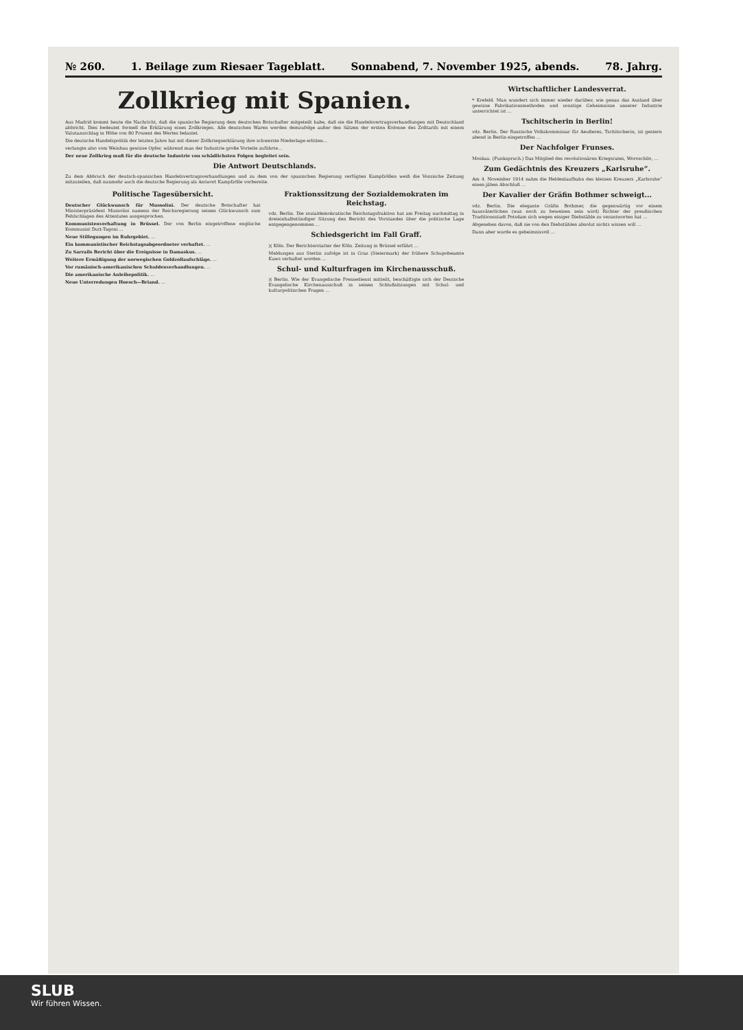№ 260. 1. Beilage zum Riesaer Tageblatt. Sonnabend, 7. November 1925, abends. 78. Jahrg.
Zollkrieg mit Spanien.
Aus Madrid kommt heute die Nachricht, daß die spanische Regierung dem deutschen Botschafter mitgeteilt habe, daß sie die Handelsvertragsverhandlungen mit Deutschland abbricht. Dies bedeutet formell die Erklärung eines Zollkrieges. Alle deutschen Waren werden demzufolge außer den Sätzen der ersten Kolonne des Zolltarifs mit einem Valutazuschlag in Höhe von 80 Prozent des Wertes belastet.
Die deutsche Handelspolitik der letzten Jahre hat mit dieser Zollkriegserklärung ihre schwerste Niederlage erlitten...
verlangte also vom Weinbau gewisse Opfer, während man der Industrie große Vorteile zuführte...
Der neue Zollkrieg muß für die deutsche Industrie von schädlichsten Folgen begleitet sein.
Die Antwort Deutschlands.
Zu dem Abbruch der deutsch-spanischen Handelsvertragsverhandlungen und zu dem von der spanischen Regierung verfügten Kampfzöllen weiß die Vossische Zeitung mitzuteilen, daß nunmehr auch die deutsche Regierung als Antwort Kampfzölle vorbereite.
Politische Tagesübersicht.
Deutscher Glückwunsch für Mussolini. Der deutsche Botschafter hat Ministerpräsident Mussolini namens der Reichsregierung seinen Glückwunsch zum Fehlschlagen des Attentates ausgesprochen.
Kommunistenverhaftung in Brüssel. Der von Berlin eingetroffene englische Kommunist Dutt-Tagoni ...
Neue Stillegungen im Ruhrgebiet. ...
Ein kommunistischer Reichstagsabgeordneter verhaftet. ...
Zu Sarrails Bericht über die Ereignisse in Damaskus. ...
Weitere Ermäßigung der norwegischen Goldzollaufschläge. ...
Vor rumänisch-amerikanischen Schuldenverhandlungen. ...
Die amerikanische Anleihepolitik. ...
Neue Unterredungen Hoesch—Briand. ...
Fraktionssitzung der Sozialdemokraten im Reichstag.
vdz. Berlin. Die sozialdemokratische Reichstagsfraktion hat am Freitag nachmittag in dreieinhalbstündiger Sitzung den Bericht des Vorstandes über die politische Lage entgegengenommen ...
Schiedsgericht im Fall Graff.
)( Köln. Der Berichterstatter der Köln. Zeitung in Brüssel erfährt ...
Meldungen aus Stettin zufolge ist in Graz (Steiermark) der frühere Schupobeamte Kaws verhaftet worden ...
Schul- und Kulturfragen im Kirchenausschuß.
)( Berlin. Wie der Evangelische Pressedienst mitteilt, beschäftigte sich der Deutsche Evangelische Kirchenausschuß in seinen Schlußsitzungen mit Schul- und kulturpolitischen Fragen ...
Wirtschaftlicher Landesverrat.
* Krefeld. Man wundert sich immer wieder darüber, wie genau das Ausland über gewisse Fabrikationsmethoden und sonstige Geheimnisse unserer Industrie unterrichtet ist ...
Tschitscherin in Berlin!
vdz. Berlin. Der Russische Volkskommissar für Aeußeres, Tschitscherin, ist gestern abend in Berlin eingetroffen ...
Der Nachfolger Frunses.
Moskau. (Funkspruch.) Das Mitglied des revolutionären Kriegsrates, Woroschilo, ...
Zum Gedächtnis des Kreuzers „Karlsruhe“.
Am 4. November 1914 nahm die Heldenlaufbahn des kleinen Kreuzers „Karlsruhe“ einen jähen Abschluß ...
Der Kavalier der Gräfin Bothmer schweigt...
vdz. Berlin. Die elegante Gräfin Bothmer, die gegenwärtig vor einem hausväterlichen (was noch zu beweisen sein wird) Richter der preußischen Traditionsstadt Potsdam sich wegen einiger Diebstähle zu verantworten hat ...
Abgesehen davon, daß sie von den Diebstählen absolut nichts wissen will ...
Dann aber wurde es geheimnisvoll ...
SLUB
Wir führen Wissen.